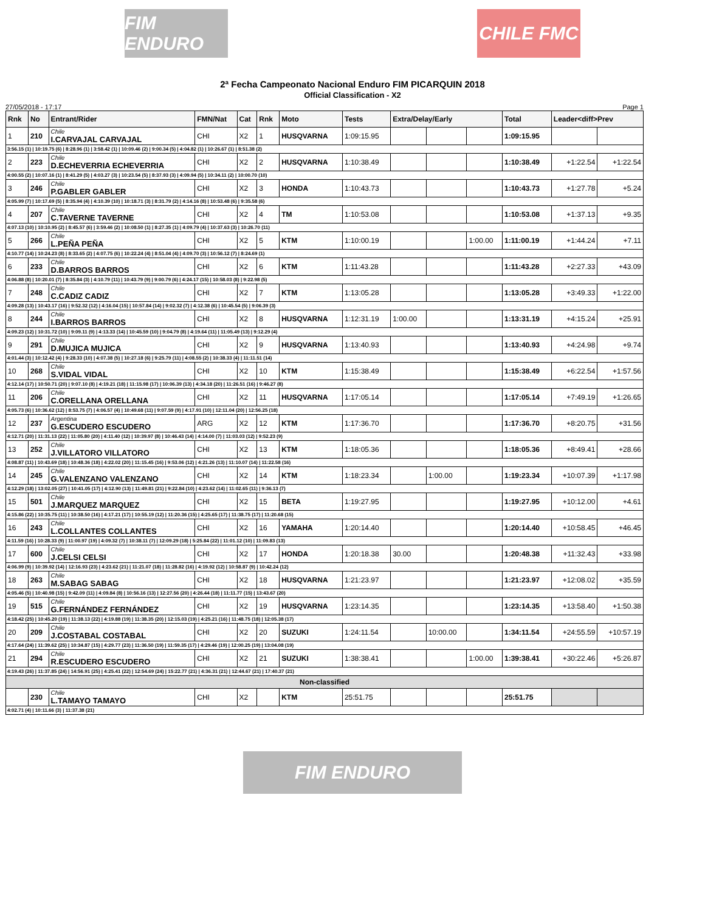FIM ENDURO
CHILE FMC
2ª Fecha Campeonato Nacional Enduro FIM PICARQUIN 2018
Official Classification - X2
27/05/2018 - 17:17 Page 1
| Rnk | No | Entrant/Rider | FMN/Nat | Cat | Rnk | Moto | Tests | Extra/Delay/Early | | | Total | Leader<diff>Prev | |
| --- | --- | --- | --- | --- | --- | --- | --- | --- | --- | --- | --- | --- | --- |
| 1 | 210 | Chile I.CARVAJAL CARVAJAL | CHI | X2 | 1 | HUSQVARNA | 1:09:15.95 | | | | 1:09:15.95 | | |
| 3:56.15 (1) / 10:19.75 (6) / 8:28.96 (1) / 3:58.42 (1) / 10:09.46 (2) / 9:00.34 (5) / 4:04.82 (1) / 10:26.67 (1) / 8:51.38 (2) | | | | | | | | | | | | | |
| 2 | 223 | Chile D.ECHEVERRIA ECHEVERRIA | CHI | X2 | 2 | HUSQVARNA | 1:10:38.49 | | | | 1:10:38.49 | +1:22.54 | +1:22.54 |
| 4:00.55 (2) / 10:07.16 (1) / 8:41.29 (5) / 4:03.27 (3) / 10:23.54 (5) / 8:37.93 (3) / 4:09.94 (5) / 10:34.11 (2) / 10:00.70 (10) | | | | | | | | | | | | | |
| 3 | 246 | Chile P.GABLER GABLER | CHI | X2 | 3 | HONDA | 1:10:43.73 | | | | 1:10:43.73 | +1:27.78 | +5.24 |
| 4:05.99 (7) / 10:17.69 (5) / 8:35.94 (4) / 4:10.39 (10) / 10:18.71 (3) / 8:31.79 (2) / 4:14.16 (8) / 10:53.48 (6) / 9:35.58 (6) | | | | | | | | | | | | | |
| 4 | 207 | Chile C.TAVERNE TAVERNE | CHI | X2 | 4 | TM | 1:10:53.08 | | | | 1:10:53.08 | +1:37.13 | +9.35 |
| 4:07.13 (10) / 10:10.95 (2) / 8:45.57 (6) / 3:59.46 (2) / 10:08.50 (1) / 8:27.35 (1) / 4:09.79 (4) / 10:37.63 (3) / 10:26.70 (11) | | | | | | | | | | | | | |
| 5 | 266 | Chile L.PEÑA PEÑA | CHI | X2 | 5 | KTM | 1:10:00.19 | | | 1:00.00 | 1:11:00.19 | +1:44.24 | +7.11 |
| 4:10.77 (14) / 10:24.23 (8) / 8:33.65 (2) / 4:07.75 (6) / 10:22.24 (4) / 8:51.04 (4) / 4:09.70 (3) / 10:56.12 (7) / 8:24.69 (1) | | | | | | | | | | | | | |
| 6 | 233 | Chile D.BARROS BARROS | CHI | X2 | 6 | KTM | 1:11:43.28 | | | | 1:11:43.28 | +2:27.33 | +43.09 |
| 4:06.88 (8) / 10:20.01 (7) / 8:35.84 (3) / 4:10.79 (11) / 10:43.79 (9) / 9:00.79 (6) / 4:24.17 (15) / 10:58.03 (8) / 9:22.98 (5) | | | | | | | | | | | | | |
| 7 | 248 | Chile C.CADIZ CADIZ | CHI | X2 | 7 | KTM | 1:13:05.28 | | | | 1:13:05.28 | +3:49.33 | +1:22.00 |
| 4:09.28 (13) / 10:43.17 (16) / 9:52.32 (12) / 4:16.04 (15) / 10:57.84 (14) / 9:02.32 (7) / 4:12.38 (6) / 10:45.54 (5) / 9:06.39 (3) | | | | | | | | | | | | | |
| 8 | 244 | Chile I.BARROS BARROS | CHI | X2 | 8 | HUSQVARNA | 1:12:31.19 | 1:00.00 | | | 1:13:31.19 | +4:15.24 | +25.91 |
| 4:09.23 (12) / 10:31.72 (10) / 9:09.11 (9) / 4:13.33 (14) / 10:45.59 (10) / 9:04.79 (8) / 4:19.64 (11) / 11:05.49 (13) / 9:12.29 (4) | | | | | | | | | | | | | |
| 9 | 291 | Chile D.MUJICA MUJICA | CHI | X2 | 9 | HUSQVARNA | 1:13:40.93 | | | | 1:13:40.93 | +4:24.98 | +9.74 |
| 4:01.44 (3) / 10:12.42 (4) / 9:28.33 (10) / 4:07.38 (5) / 10:27.18 (6) / 9:25.79 (11) / 4:08.55 (2) / 10:38.33 (4) / 11:11.51 (14) | | | | | | | | | | | | | |
| 10 | 268 | Chile S.VIDAL VIDAL | CHI | X2 | 10 | KTM | 1:15:38.49 | | | | 1:15:38.49 | +6:22.54 | +1:57.56 |
| 4:12.14 (17) / 10:50.71 (20) / 9:07.10 (8) / 4:19.21 (18) / 11:15.98 (17) / 10:06.39 (13) / 4:34.18 (20) / 11:26.51 (16) / 9:46.27 (8) | | | | | | | | | | | | | |
| 11 | 206 | Chile C.ORELLANA ORELLANA | CHI | X2 | 11 | HUSQVARNA | 1:17:05.14 | | | | 1:17:05.14 | +7:49.19 | +1:26.65 |
| 4:05.73 (6) / 10:36.62 (12) / 8:53.75 (7) / 4:06.57 (4) / 10:49.68 (11) / 9:07.59 (9) / 4:17.91 (10) / 12:11.04 (20) / 12:56.25 (18) | | | | | | | | | | | | | |
| 12 | 237 | Argentina G.ESCUDERO ESCUDERO | ARG | X2 | 12 | KTM | 1:17:36.70 | | | | 1:17:36.70 | +8:20.75 | +31.56 |
| 4:12.71 (20) / 11:31.13 (22) / 11:05.80 (20) / 4:11.40 (12) / 10:39.97 (8) / 10:46.43 (14) / 4:14.00 (7) / 11:03.03 (12) / 9:52.23 (9) | | | | | | | | | | | | | |
| 13 | 252 | Chile J.VILLATORO VILLATORO | CHI | X2 | 13 | KTM | 1:18:05.36 | | | | 1:18:05.36 | +8:49.41 | +28.66 |
| 4:08.87 (11) / 10:43.69 (18) / 10:48.36 (18) / 4:22.02 (20) / 11:15.45 (16) / 9:53.06 (12) / 4:21.26 (13) / 11:10.07 (14) / 11:22.58 (16) | | | | | | | | | | | | | |
| 14 | 245 | Chile G.VALENZANO VALENZANO | CHI | X2 | 14 | KTM | 1:18:23.34 | | 1:00.00 | | 1:19:23.34 | +10:07.39 | +1:17.98 |
| 4:12.29 (18) / 13:02.05 (27) / 10:41.05 (17) / 4:12.90 (13) / 11:49.81 (21) / 9:22.84 (10) / 4:23.62 (14) / 11:02.65 (11) / 9:36.13 (7) | | | | | | | | | | | | | |
| 15 | 501 | Chile J.MARQUEZ MARQUEZ | CHI | X2 | 15 | BETA | 1:19:27.95 | | | | 1:19:27.95 | +10:12.00 | +4.61 |
| 4:15.86 (22) / 10:35.75 (11) / 10:38.50 (16) / 4:17.21 (17) / 10:55.19 (12) / 11:20.36 (15) / 4:25.65 (17) / 11:38.75 (17) / 11:20.68 (15) | | | | | | | | | | | | | |
| 16 | 243 | Chile L.COLLANTES COLLANTES | CHI | X2 | 16 | YAMAHA | 1:20:14.40 | | | | 1:20:14.40 | +10:58.45 | +46.45 |
| 4:11.59 (16) / 10:28.33 (9) / 11:00.97 (19) / 4:09.32 (7) / 10:38.11 (7) / 12:09.29 (18) / 5:25.84 (22) / 11:01.12 (10) / 11:09.83 (13) | | | | | | | | | | | | | |
| 17 | 600 | Chile J.CELSI CELSI | CHI | X2 | 17 | HONDA | 1:20:18.38 | 30.00 | | | 1:20:48.38 | +11:32.43 | +33.98 |
| 4:06.99 (9) / 10:39.92 (14) / 12:16.93 (23) / 4:23.62 (21) / 11:21.07 (18) / 11:28.82 (16) / 4:19.92 (12) / 10:58.87 (9) / 10:42.24 (12) | | | | | | | | | | | | | |
| 18 | 263 | Chile M.SABAG SABAG | CHI | X2 | 18 | HUSQVARNA | 1:21:23.97 | | | | 1:21:23.97 | +12:08.02 | +35.59 |
| 4:05.46 (5) / 10:40.98 (15) / 9:42.09 (11) / 4:09.84 (8) / 10:56.16 (13) / 12:27.56 (20) / 4:26.44 (18) / 11:11.77 (15) / 13:43.67 (20) | | | | | | | | | | | | | |
| 19 | 515 | Chile G.FERNÁNDEZ FERNÁNDEZ | CHI | X2 | 19 | HUSQVARNA | 1:23:14.35 | | | | 1:23:14.35 | +13:58.40 | +1:50.38 |
| 4:18.42 (25) / 10:45.20 (19) / 11:38.13 (22) / 4:19.88 (19) / 11:38.35 (20) / 12:15.03 (19) / 4:25.21 (16) / 11:48.75 (18) / 12:05.38 (17) | | | | | | | | | | | | | |
| 20 | 209 | Chile J.COSTABAL COSTABAL | CHI | X2 | 20 | SUZUKI | 1:24:11.54 | | 10:00.00 | | 1:34:11.54 | +24:55.59 | +10:57.19 |
| 4:17.64 (24) / 11:39.62 (25) / 10:34.87 (15) / 4:29.77 (23) / 11:36.50 (19) / 11:59.35 (17) / 4:29.46 (19) / 12:00.25 (19) / 13:04.08 (19) | | | | | | | | | | | | | |
| 21 | 294 | Chile R.ESCUDERO ESCUDERO | CHI | X2 | 21 | SUZUKI | 1:38:38.41 | | | 1:00.00 | 1:39:38.41 | +30:22.46 | +5:26.87 |
| 4:19.43 (26) / 11:37.85 (24) / 14:56.91 (25) / 4:25.41 (22) / 12:54.69 (24) / 15:22.77 (21) / 4:36.31 (21) / 12:44.67 (21) / 17:40.37 (21) | | | | | | | | | | | | | |
| Non-classified | | | | | | | | | | | | | |
| | 230 | Chile L.TAMAYO TAMAYO | CHI | X2 | | KTM | 25:51.75 | | | | 25:51.75 | | |
| 4:02.71 (4) / 10:11.66 (3) / 11:37.38 (21) | | | | | | | | | | | | | |
FIM ENDURO